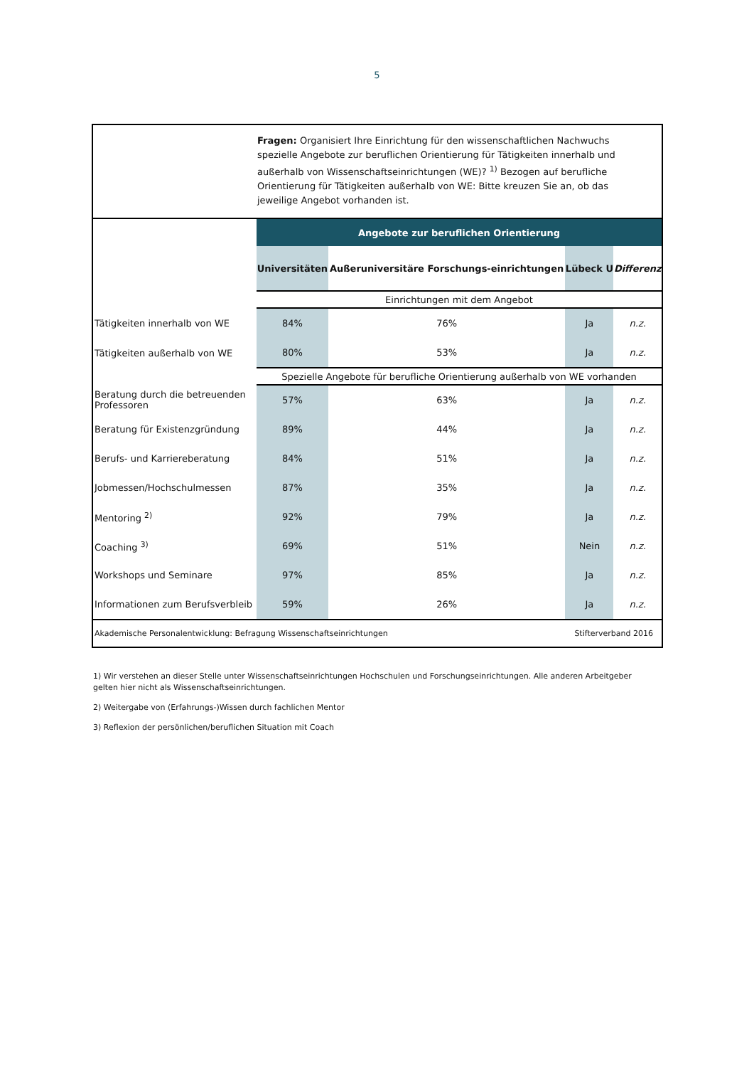5
Fragen: Organisiert Ihre Einrichtung für den wissenschaftlichen Nachwuchs spezielle Angebote zur beruflichen Orientierung für Tätigkeiten innerhalb und außerhalb von Wissenschaftseinrichtungen (WE)? <sup>1)</sup> Bezogen auf berufliche Orientierung für Tätigkeiten außerhalb von WE: Bitte kreuzen Sie an, ob das jeweilige Angebot vorhanden ist.
| | Angebote zur beruflichen Orientierung | | | |
| | Universitäten | Außeruniversitäre Forschungs-einrichtungen | Lübeck U | Differenz |
| | Einrichtungen mit dem Angebot | | | |
| Tätigkeiten innerhalb von WE | 84% | 76% | Ja | n.z. |
| Tätigkeiten außerhalb von WE | 80% | 53% | Ja | n.z. |
| | Spezielle Angebote für berufliche Orientierung außerhalb von WE vorhanden | | | |
| Beratung durch die betreuenden Professoren | 57% | 63% | Ja | n.z. |
| Beratung für Existenzgründung | 89% | 44% | Ja | n.z. |
| Berufs- und Karriereberatung | 84% | 51% | Ja | n.z. |
| Jobmessen/Hochschulmessen | 87% | 35% | Ja | n.z. |
| Mentoring <sup>2)</sup> | 92% | 79% | Ja | n.z. |
| Coaching <sup>3)</sup> | 69% | 51% | Nein | n.z. |
| Workshops und Seminare | 97% | 85% | Ja | n.z. |
| Informationen zum Berufsverbleib | 59% | 26% | Ja | n.z. |
Akademische Personalentwicklung: Befragung Wissenschaftseinrichtungen Stifterverband 2016
1) Wir verstehen an dieser Stelle unter Wissenschaftseinrichtungen Hochschulen und Forschungseinrichtungen. Alle anderen Arbeitgeber gelten hier nicht als Wissenschaftseinrichtungen.
2) Weitergabe von (Erfahrungs-)Wissen durch fachlichen Mentor
3) Reflexion der persönlichen/beruflichen Situation mit Coach